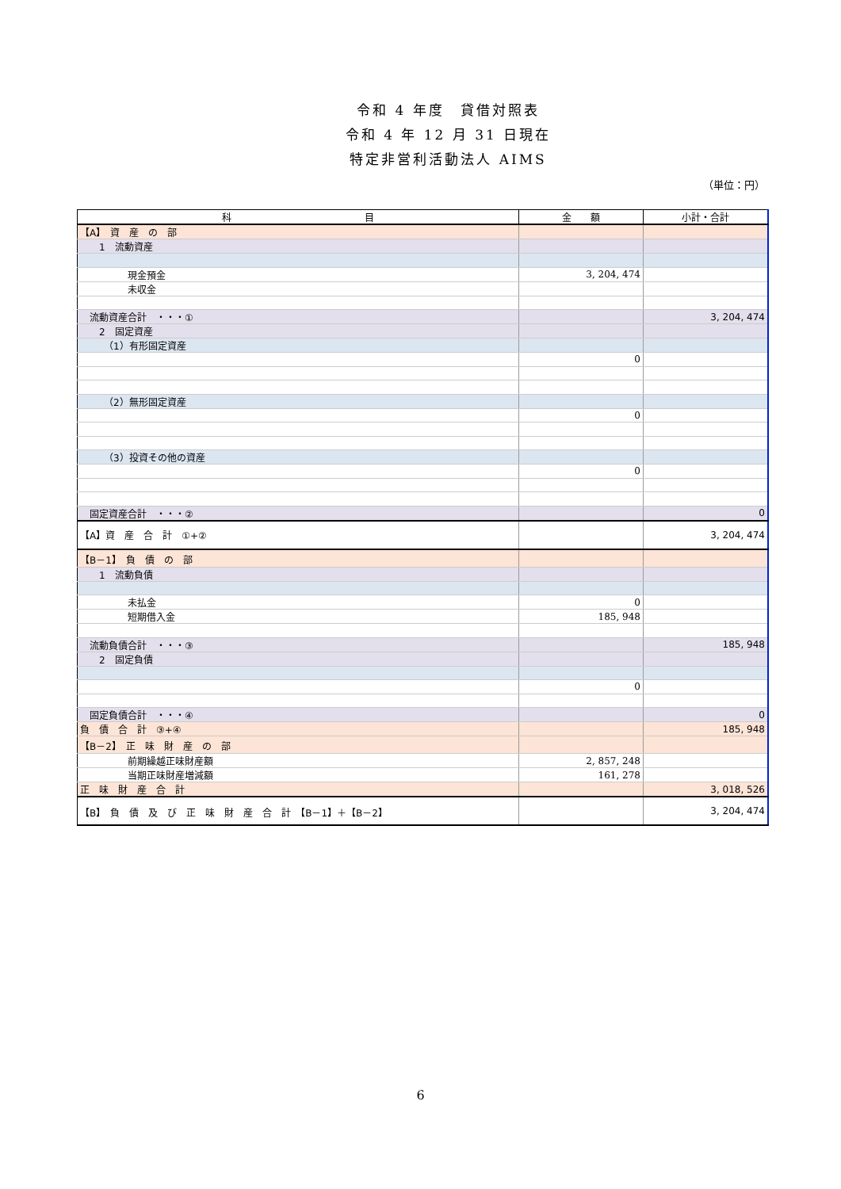令和 4 年度　貸借対照表
令和 4 年 12 月 31 日現在
特定非営利活動法人 AIMS
（単位：円）
| 科 目 | 金 額 | 小計・合計 |
| --- | --- | --- |
| 【A】 資 産 の 部 | | |
| 1 流動資産 | | |
| 現金預金 | 3, 204, 474 | |
| 未収金 | | |
| 流動資産合計 ・・・① | | 3, 204, 474 |
| 2 固定資産 | | |
| （1）有形固定資産 | | |
| | 0 | |
| （2）無形固定資産 | | |
| | 0 | |
| （3）投資その他の資産 | | |
| | 0 | |
| 固定資産合計 ・・・② | | 0 |
| 【A】資 産 合 計 ①+② | | 3, 204, 474 |
| 【B－1】 負 債 の 部 | | |
| 1 流動負債 | | |
| 未払金 | 0 | |
| 短期借入金 | 185, 948 | |
| 流動負債合計 ・・・③ | | 185, 948 |
| 2 固定負債 | | |
| | 0 | |
| 固定負債合計 ・・・④ | | 0 |
| 負 債 合 計 ③+④ | | 185, 948 |
| 【B－2】 正 味 財 産 の 部 | | |
| 前期繰越正味財産額 | 2, 857, 248 | |
| 当期正味財産増減額 | 161, 278 | |
| 正 味 財 産 合 計 | | 3, 018, 526 |
| 【B】 負 債 及 び 正 味 財 産 合 計 【B－1】＋【B－2】 | | 3, 204, 474 |
6